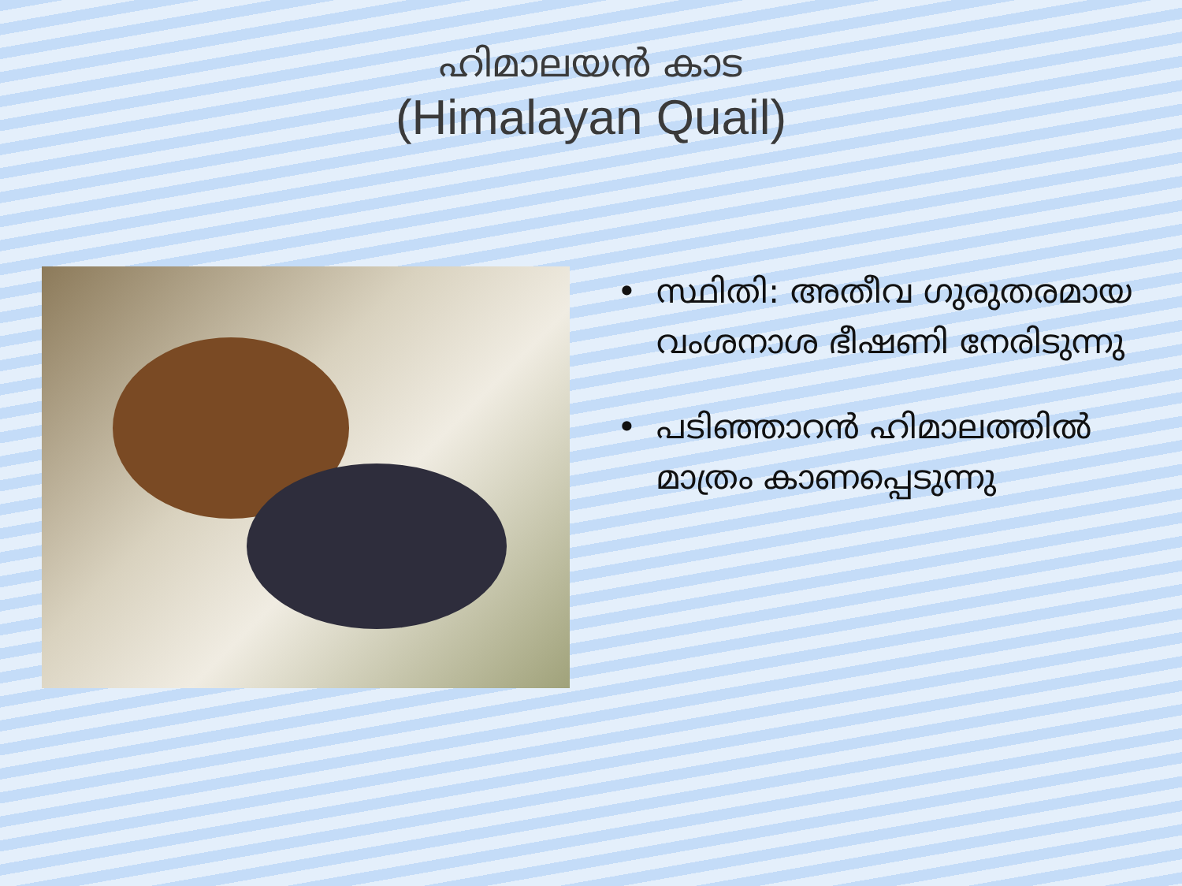ഹിമാലയൻ കാട
(Himalayan Quail)
• സ്ഥിതി: അതീവ ഗുരുതരമായ വംശനാശ ഭീഷണി നേരിടുന്നു
• പടിഞ്ഞാറൻ ഹിമാലത്തിൽ മാത്രം കാണപ്പെടുന്നു